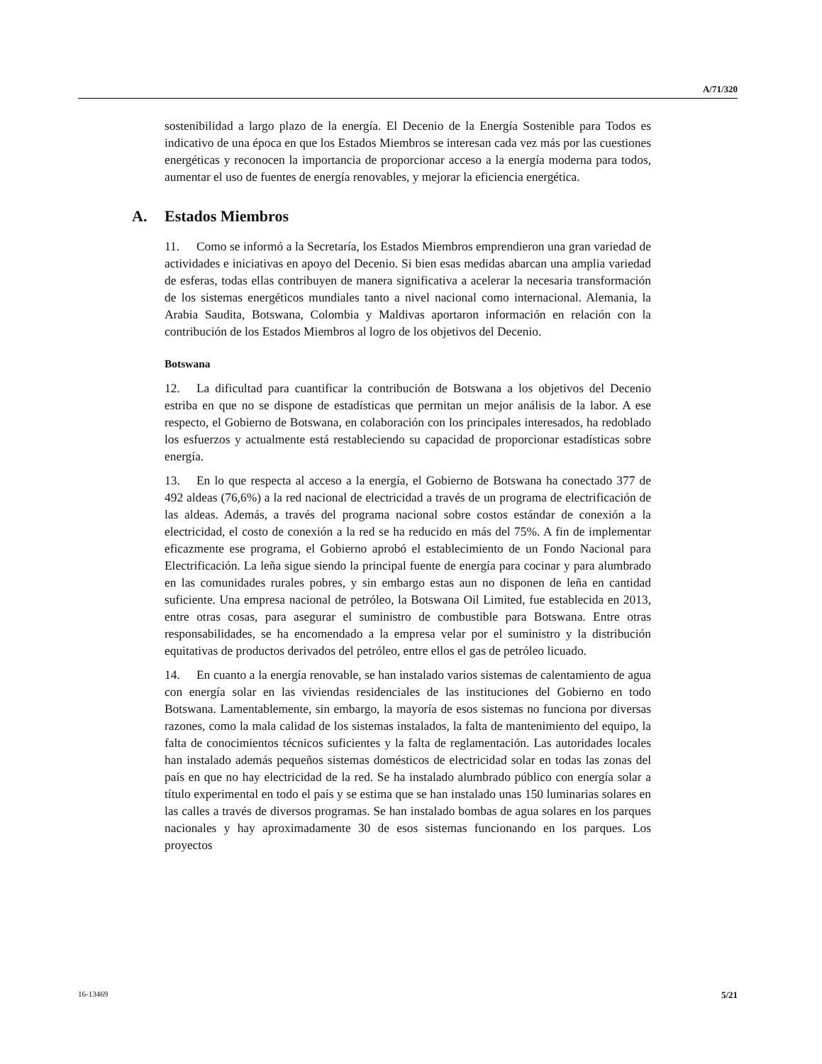A/71/320
sostenibilidad a largo plazo de la energía. El Decenio de la Energía Sostenible para Todos es indicativo de una época en que los Estados Miembros se interesan cada vez más por las cuestiones energéticas y reconocen la importancia de proporcionar acceso a la energía moderna para todos, aumentar el uso de fuentes de energía renovables, y mejorar la eficiencia energética.
A. Estados Miembros
11. Como se informó a la Secretaría, los Estados Miembros emprendieron una gran variedad de actividades e iniciativas en apoyo del Decenio. Si bien esas medidas abarcan una amplia variedad de esferas, todas ellas contribuyen de manera significativa a acelerar la necesaria transformación de los sistemas energéticos mundiales tanto a nivel nacional como internacional. Alemania, la Arabia Saudita, Botswana, Colombia y Maldivas aportaron información en relación con la contribución de los Estados Miembros al logro de los objetivos del Decenio.
Botswana
12. La dificultad para cuantificar la contribución de Botswana a los objetivos del Decenio estriba en que no se dispone de estadísticas que permitan un mejor análisis de la labor. A ese respecto, el Gobierno de Botswana, en colaboración con los principales interesados, ha redoblado los esfuerzos y actualmente está restableciendo su capacidad de proporcionar estadísticas sobre energía.
13. En lo que respecta al acceso a la energía, el Gobierno de Botswana ha conectado 377 de 492 aldeas (76,6%) a la red nacional de electricidad a través de un programa de electrificación de las aldeas. Además, a través del programa nacional sobre costos estándar de conexión a la electricidad, el costo de conexión a la red se ha reducido en más del 75%. A fin de implementar eficazmente ese programa, el Gobierno aprobó el establecimiento de un Fondo Nacional para Electrificación. La leña sigue siendo la principal fuente de energía para cocinar y para alumbrado en las comunidades rurales pobres, y sin embargo estas aun no disponen de leña en cantidad suficiente. Una empresa nacional de petróleo, la Botswana Oil Limited, fue establecida en 2013, entre otras cosas, para asegurar el suministro de combustible para Botswana. Entre otras responsabilidades, se ha encomendado a la empresa velar por el suministro y la distribución equitativas de productos derivados del petróleo, entre ellos el gas de petróleo licuado.
14. En cuanto a la energía renovable, se han instalado varios sistemas de calentamiento de agua con energía solar en las viviendas residenciales de las instituciones del Gobierno en todo Botswana. Lamentablemente, sin embargo, la mayoría de esos sistemas no funciona por diversas razones, como la mala calidad de los sistemas instalados, la falta de mantenimiento del equipo, la falta de conocimientos técnicos suficientes y la falta de reglamentación. Las autoridades locales han instalado además pequeños sistemas domésticos de electricidad solar en todas las zonas del país en que no hay electricidad de la red. Se ha instalado alumbrado público con energía solar a título experimental en todo el país y se estima que se han instalado unas 150 luminarias solares en las calles a través de diversos programas. Se han instalado bombas de agua solares en los parques nacionales y hay aproximadamente 30 de esos sistemas funcionando en los parques. Los proyectos
16-13469 5/21